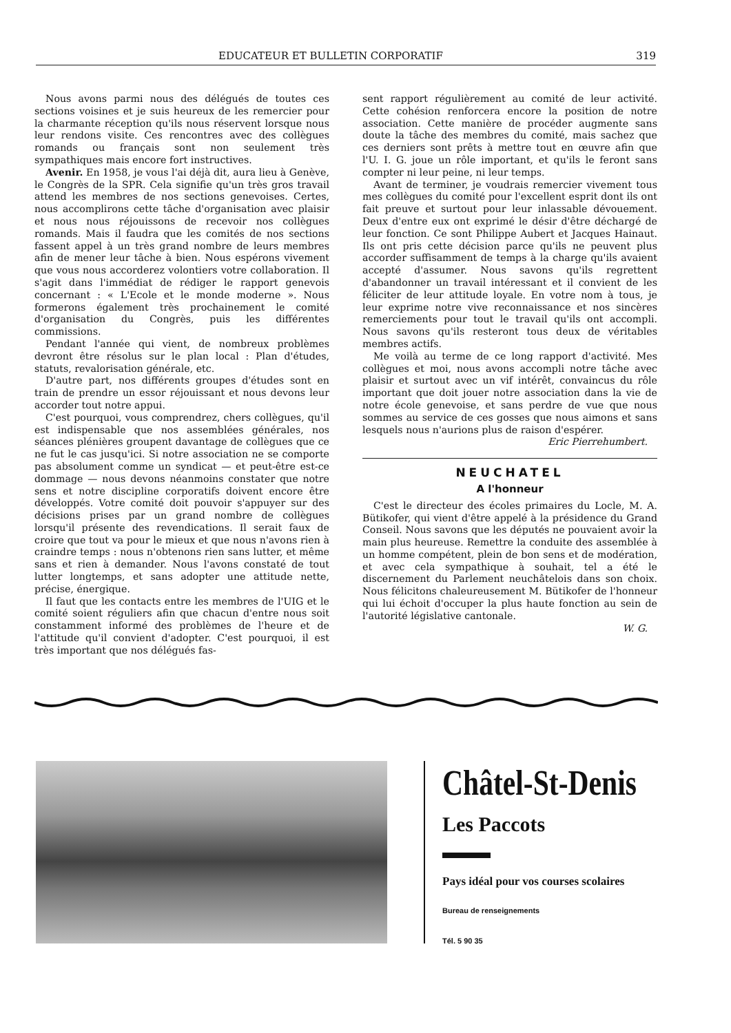EDUCATEUR ET BULLETIN CORPORATIF 319
Nous avons parmi nous des délégués de toutes ces sections voisines et je suis heureux de les remercier pour la charmante réception qu'ils nous réservent lorsque nous leur rendons visite. Ces rencontres avec des collègues romands ou français sont non seulement très sympathiques mais encore fort instructives.
Avenir. En 1958, je vous l'ai déjà dit, aura lieu à Genève, le Congrès de la SPR. Cela signifie qu'un très gros travail attend les membres de nos sections genevoises. Certes, nous accomplirons cette tâche d'organisation avec plaisir et nous nous réjouissons de recevoir nos collègues romands. Mais il faudra que les comités de nos sections fassent appel à un très grand nombre de leurs membres afin de mener leur tâche à bien. Nous espérons vivement que vous nous accorderez volontiers votre collaboration. Il s'agit dans l'immédiat de rédiger le rapport genevois concernant : « L'Ecole et le monde moderne ». Nous formerons également très prochainement le comité d'organisation du Congrès, puis les différentes commissions.
Pendant l'année qui vient, de nombreux problèmes devront être résolus sur le plan local : Plan d'études, statuts, revalorisation générale, etc.
D'autre part, nos différents groupes d'études sont en train de prendre un essor réjouissant et nous devons leur accorder tout notre appui.
C'est pourquoi, vous comprendrez, chers collègues, qu'il est indispensable que nos assemblées générales, nos séances plénières groupent davantage de collègues que ce ne fut le cas jusqu'ici. Si notre association ne se comporte pas absolument comme un syndicat — et peut-être est-ce dommage — nous devons néanmoins constater que notre sens et notre discipline corporatifs doivent encore être développés. Votre comité doit pouvoir s'appuyer sur des décisions prises par un grand nombre de collègues lorsqu'il présente des revendications. Il serait faux de croire que tout va pour le mieux et que nous n'avons rien à craindre temps : nous n'obtenons rien sans lutter, et même sans et rien à demander. Nous l'avons constaté de tout lutter longtemps, et sans adopter une attitude nette, précise, énergique.
Il faut que les contacts entre les membres de l'UIG et le comité soient réguliers afin que chacun d'entre nous soit constamment informé des problèmes de l'heure et de l'attitude qu'il convient d'adopter. C'est pourquoi, il est très important que nos délégués fas-
sent rapport régulièrement au comité de leur activité. Cette cohésion renforcera encore la position de notre association. Cette manière de procéder augmente sans doute la tâche des membres du comité, mais sachez que ces derniers sont prêts à mettre tout en œuvre afin que l'U. I. G. joue un rôle important, et qu'ils le feront sans compter ni leur peine, ni leur temps.
Avant de terminer, je voudrais remercier vivement tous mes collègues du comité pour l'excellent esprit dont ils ont fait preuve et surtout pour leur inlassable dévouement. Deux d'entre eux ont exprimé le désir d'être déchargé de leur fonction. Ce sont Philippe Aubert et Jacques Hainaut. Ils ont pris cette décision parce qu'ils ne peuvent plus accorder suffisamment de temps à la charge qu'ils avaient accepté d'assumer. Nous savons qu'ils regrettent d'abandonner un travail intéressant et il convient de les féliciter de leur attitude loyale. En votre nom à tous, je leur exprime notre vive reconnaissance et nos sincères remerciements pour tout le travail qu'ils ont accompli. Nous savons qu'ils resteront tous deux de véritables membres actifs.
Me voilà au terme de ce long rapport d'activité. Mes collègues et moi, nous avons accompli notre tâche avec plaisir et surtout avec un vif intérêt, convaincus du rôle important que doit jouer notre association dans la vie de notre école genevoise, et sans perdre de vue que nous sommes au service de ces gosses que nous aimons et sans lesquels nous n'aurions plus de raison d'espérer.
Eric Pierrehumbert.
NEUCHATEL
A l'honneur
C'est le directeur des écoles primaires du Locle, M. A. Bütikofer, qui vient d'être appelé à la présidence du Grand Conseil. Nous savons que les députés ne pouvaient avoir la main plus heureuse. Remettre la conduite des assemblée à un homme compétent, plein de bon sens et de modération, et avec cela sympathique à souhait, tel a été le discernement du Parlement neuchâtelois dans son choix. Nous félicitons chaleureusement M. Bütikofer de l'honneur qui lui échoit d'occuper la plus haute fonction au sein de l'autorité législative cantonale.
W. G.
Châtel-St-Denis
Les Paccots
Pays idéal pour vos courses scolaires
Bureau de renseignements
Tél. 5 90 35